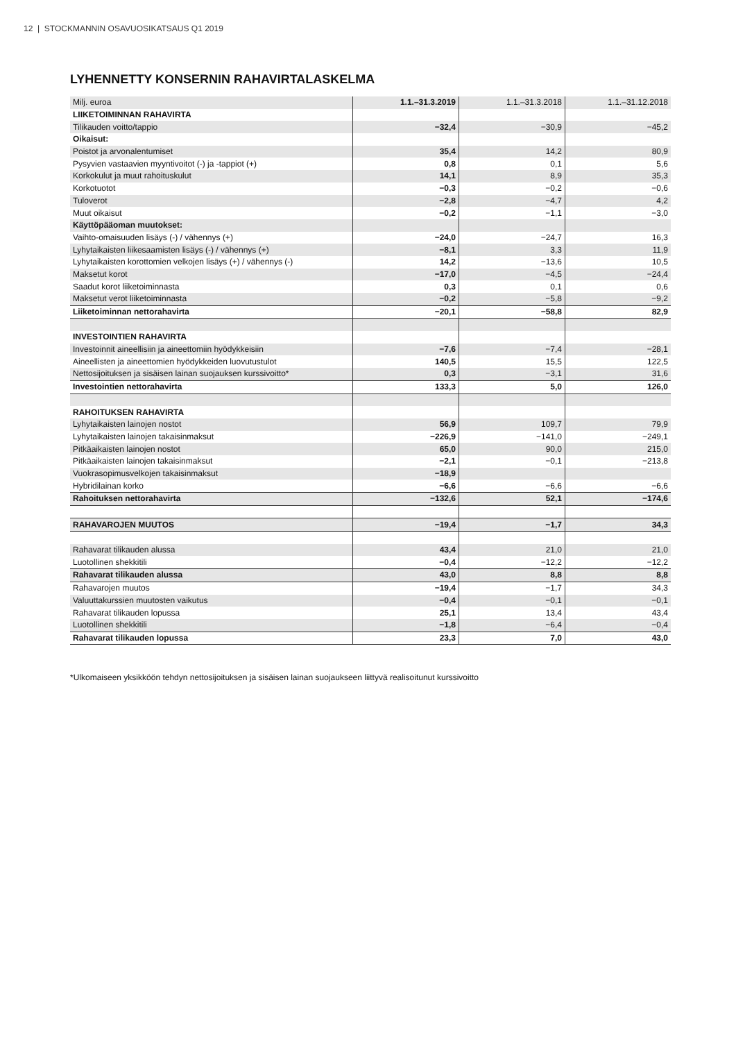12 | STOCKMANNIN OSAVUOSIKATSAUS Q1 2019
LYHENNETTY KONSERNIN RAHAVIRTALASKELMA
| Milj. euroa | 1.1.–31.3.2019 | 1.1.–31.3.2018 | 1.1.–31.12.2018 |
| --- | --- | --- | --- |
| LIIKETOIMINNAN RAHAVIRTA | | | |
| Tilikauden voitto/tappio | −32,4 | −30,9 | −45,2 |
| Oikaisut: | | | |
| Poistot ja arvonalentumiset | 35,4 | 14,2 | 80,9 |
| Pysyvien vastaavien myyntivoitot (-) ja -tappiot (+) | 0,8 | 0,1 | 5,6 |
| Korkokulut ja muut rahoituskulut | 14,1 | 8,9 | 35,3 |
| Korkotuotot | −0,3 | −0,2 | −0,6 |
| Tuloverot | −2,8 | −4,7 | 4,2 |
| Muut oikaisut | −0,2 | −1,1 | −3,0 |
| Käyttöpääoman muutokset: | | | |
| Vaihto-omaisuuden lisäys (-) / vähennys (+) | −24,0 | −24,7 | 16,3 |
| Lyhytaikaisten liikesaamisten lisäys (-) / vähennys (+) | −8,1 | 3,3 | 11,9 |
| Lyhytaikaisten korottomien velkojen lisäys (+) / vähennys (-) | 14,2 | −13,6 | 10,5 |
| Maksetut korot | −17,0 | −4,5 | −24,4 |
| Saadut korot liiketoiminnasta | 0,3 | 0,1 | 0,6 |
| Maksetut verot liiketoiminnasta | −0,2 | −5,8 | −9,2 |
| Liiketoiminnan nettorahavirta | −20,1 | −58,8 | 82,9 |
| INVESTOINTIEN RAHAVIRTA | | | |
| Investoinnit aineellisiin ja aineettomiin hyödykkeisiin | −7,6 | −7,4 | −28,1 |
| Aineellisten ja aineettomien hyödykkeiden luovutustulot | 140,5 | 15,5 | 122,5 |
| Nettosijoituksen ja sisäisen lainan suojauksen kurssivoitto* | 0,3 | −3,1 | 31,6 |
| Investointien nettorahavirta | 133,3 | 5,0 | 126,0 |
| RAHOITUKSEN RAHAVIRTA | | | |
| Lyhytaikaisten lainojen nostot | 56,9 | 109,7 | 79,9 |
| Lyhytaikaisten lainojen takaisinmaksut | −226,9 | −141,0 | −249,1 |
| Pitkäaikaisten lainojen nostot | 65,0 | 90,0 | 215,0 |
| Pitkäaikaisten lainojen takaisinmaksut | −2,1 | −0,1 | −213,8 |
| Vuokrasopimusvelkojen takaisinmaksut | −18,9 | | |
| Hybridilainan korko | −6,6 | −6,6 | −6,6 |
| Rahoituksen nettorahavirta | −132,6 | 52,1 | −174,6 |
| RAHAVAROJEN MUUTOS | −19,4 | −1,7 | 34,3 |
| Rahavarat tilikauden alussa | 43,4 | 21,0 | 21,0 |
| Luotollinen shekkitili | −0,4 | −12,2 | −12,2 |
| Rahavarat tilikauden alussa | 43,0 | 8,8 | 8,8 |
| Rahavarojen muutos | −19,4 | −1,7 | 34,3 |
| Valuuttakurssien muutosten vaikutus | −0,4 | −0,1 | −0,1 |
| Rahavarat tilikauden lopussa | 25,1 | 13,4 | 43,4 |
| Luotollinen shekkitili | −1,8 | −6,4 | −0,4 |
| Rahavarat tilikauden lopussa | 23,3 | 7,0 | 43,0 |
*Ulkomaiseen yksikköön tehdyn nettosijoituksen ja sisäisen lainan suojaukseen liittyvä realisoitunut kurssivoitto